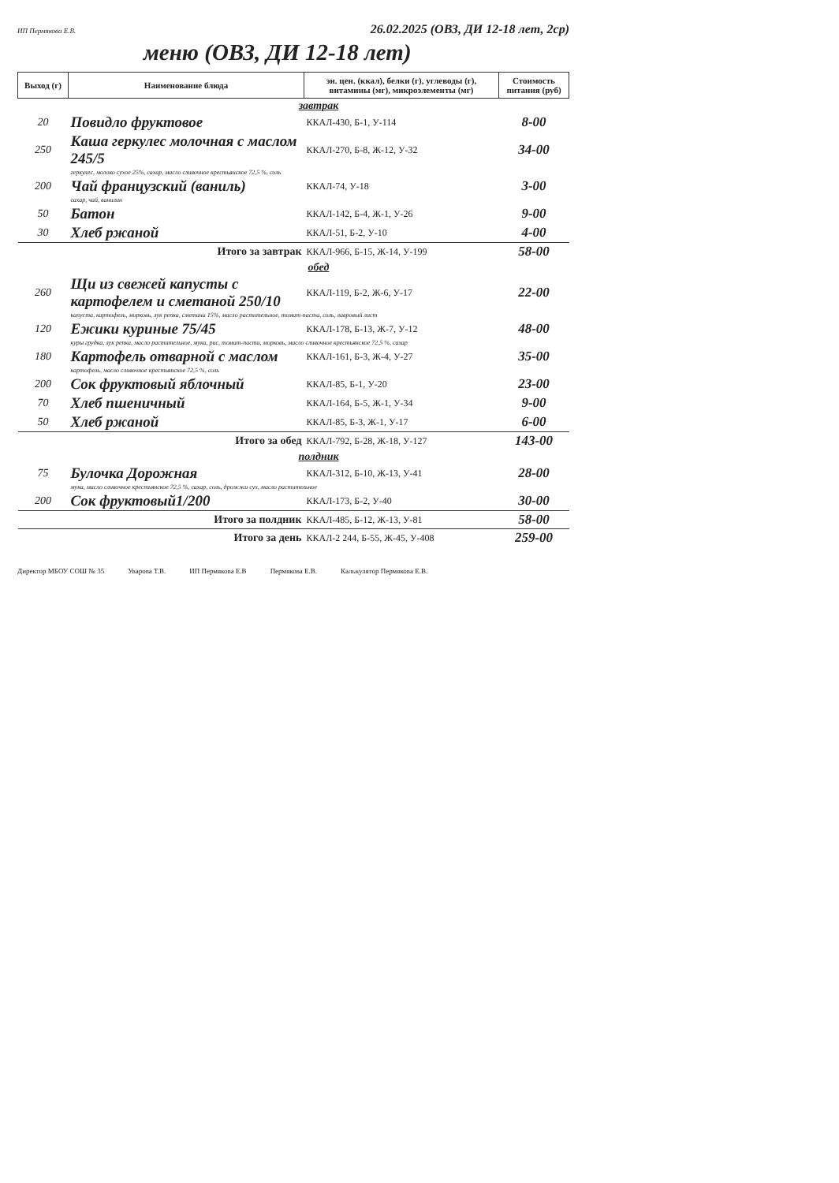ИП Пермякова Е.В. 26.02.2025 (ОВЗ, ДИ 12-18 лет, 2ср)
меню (ОВЗ, ДИ 12-18 лет)
| Выход (г) | Наименование блюда | эн. цен. (ккал), белки (г), углеводы (г), витамины (мг), микроэлементы (мг) | Стоимость питания (руб) |
| --- | --- | --- | --- |
| | завтрак | | |
| 20 | Повидло фруктовое | ККАЛ-430, Б-1, У-114 | 8-00 |
| 250 | Каша геркулес молочная с маслом 245/5 | ККАЛ-270, Б-8, Ж-12, У-32 | 34-00 |
| | геркулес, молоко сухое 25%, сахар, масло сливочное крестьянское 72,5 %, соль | | |
| 200 | Чай французский (ваниль) | ККАЛ-74, У-18 | 3-00 |
| | сахар, чай, ванилин | | |
| 50 | Батон | ККАЛ-142, Б-4, Ж-1, У-26 | 9-00 |
| 30 | Хлеб ржаной | ККАЛ-51, Б-2, У-10 | 4-00 |
| Итого за завтрак | | ККАЛ-966, Б-15, Ж-14, У-199 | 58-00 |
| | обед | | |
| 260 | Щи из свежей капусты с картофелем и сметаной 250/10 | ККАЛ-119, Б-2, Ж-6, У-17 | 22-00 |
| | капуста, картофель, морковь, лук репка, сметана 15%, масло растительное, томат-паста, соль, лавровый лист | | |
| 120 | Ежики куриные 75/45 | ККАЛ-178, Б-13, Ж-7, У-12 | 48-00 |
| | куры грудка, лук репка, масло растительное, мука, рис, томат-паста, морковь, масло сливочное крестьянское 72,5 %, сахар | | |
| 180 | Картофель отварной с маслом | ККАЛ-161, Б-3, Ж-4, У-27 | 35-00 |
| | картофель, масло сливочное крестьянское 72,5 %, соль | | |
| 200 | Сок фруктовый яблочный | ККАЛ-85, Б-1, У-20 | 23-00 |
| 70 | Хлеб пшеничный | ККАЛ-164, Б-5, Ж-1, У-34 | 9-00 |
| 50 | Хлеб ржаной | ККАЛ-85, Б-3, Ж-1, У-17 | 6-00 |
| Итого за обед | | ККАЛ-792, Б-28, Ж-18, У-127 | 143-00 |
| | полдник | | |
| 75 | Булочка Дорожная | ККАЛ-312, Б-10, Ж-13, У-41 | 28-00 |
| | мука, масло сливочное крестьянское 72,5 %, сахар, соль, дрожжи сух, масло растительное | | |
| 200 | Сок фруктовый1/200 | ККАЛ-173, Б-2, У-40 | 30-00 |
| Итого за полдник | | ККАЛ-485, Б-12, Ж-13, У-81 | 58-00 |
| Итого за день | | ККАЛ-2 244, Б-55, Ж-45, У-408 | 259-00 |
Директор МБОУ СОШ № 35 Уварова Т.В. ИП Пермякова Е.В Пермякова Е.В. Калькулятор Пермякова Е.В.